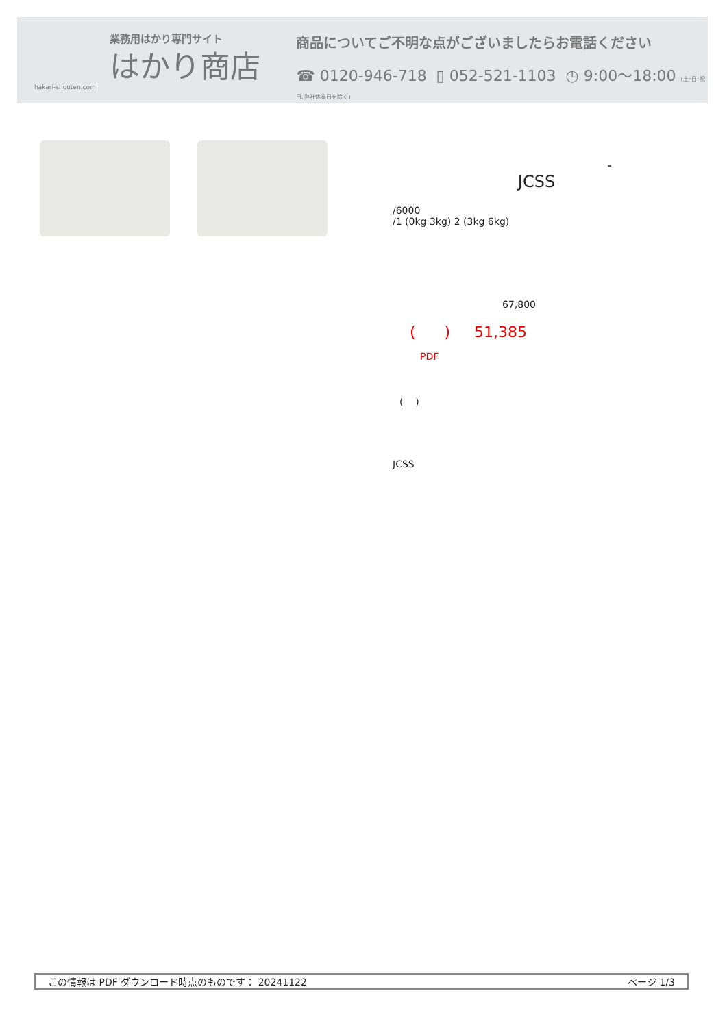業務用はかり専門サイト
はかり商店
hakari-shouten.com
商品についてご不明な点がございましたらお電話ください
☎ 0120-946-718 ▯ 052-521-1103 ◷ 9:00〜18:00 (土･日･祝日､弊社休業日を除く)
-
JCSS
/6000
/1 (0kg 3kg) 2 (3kg 6kg)
67,800
( ) 51,385
PDF
( )
JCSS
この情報は PDF ダウンロード時点のものです： 20241122 ページ 1/3